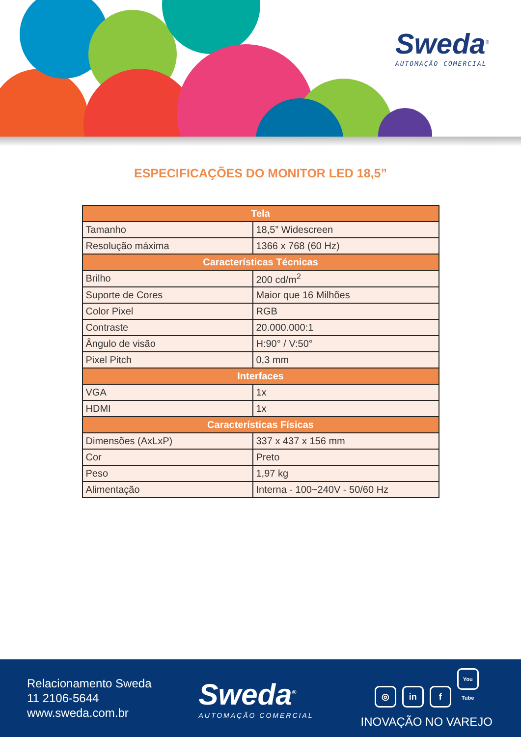Sweda<sup>®</sup>
AUTOMAÇÃO COMERCIAL
ESPECIFICAÇÕES DO MONITOR LED 18,5”
| Tela | |
| --- | --- |
| Tamanho | 18,5” Widescreen |
| Resolução máxima | 1366 x 768 (60 Hz) |
| Características Técnicas | |
| Brilho | 200 cd/m<sup>2</sup> |
| Suporte de Cores | Maior que 16 Milhões |
| Color Pixel | RGB |
| Contraste | 20.000.000:1 |
| Ângulo de visão | H:90° / V:50° |
| Pixel Pitch | 0,3 mm |
| Interfaces | |
| VGA | 1x |
| HDMI | 1x |
| Características Físicas | |
| Dimensões (AxLxP) | 337 x 437 x 156 mm |
| Cor | Preto |
| Peso | 1,97 kg |
| Alimentação | Interna - 100~240V - 50/60 Hz |
Relacionamento Sweda
11 2106-5644
www.sweda.com.br
Sweda<sup>®</sup>
AUTOMAÇÃO COMERCIAL
◎ in f You Tube
INOVAÇÃO NO VAREJO